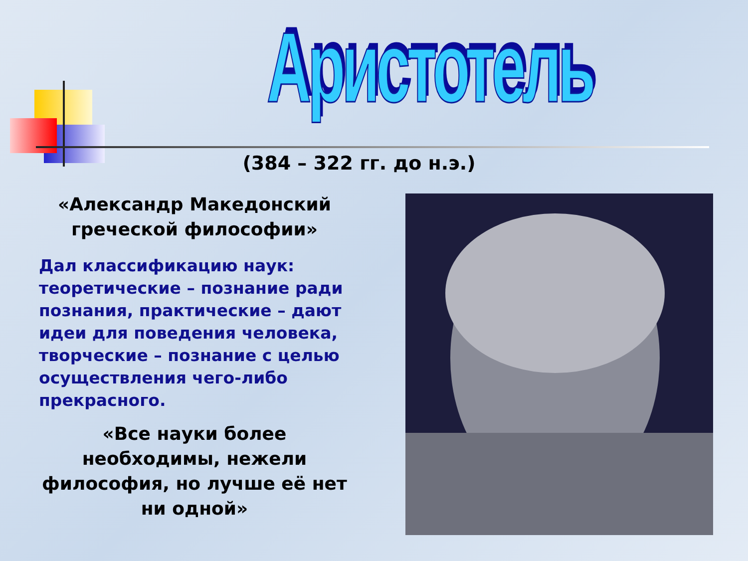Аристотель
(384 – 322 гг. до н.э.)
«Александр Македонский греческой философии»
Дал классификацию наук: теоретические – познание ради познания, практические – дают идеи для поведения человека, творческие – познание с целью осуществления чего-либо прекрасного.
«Все науки более необходимы, нежели философия, но лучше её нет ни одной»